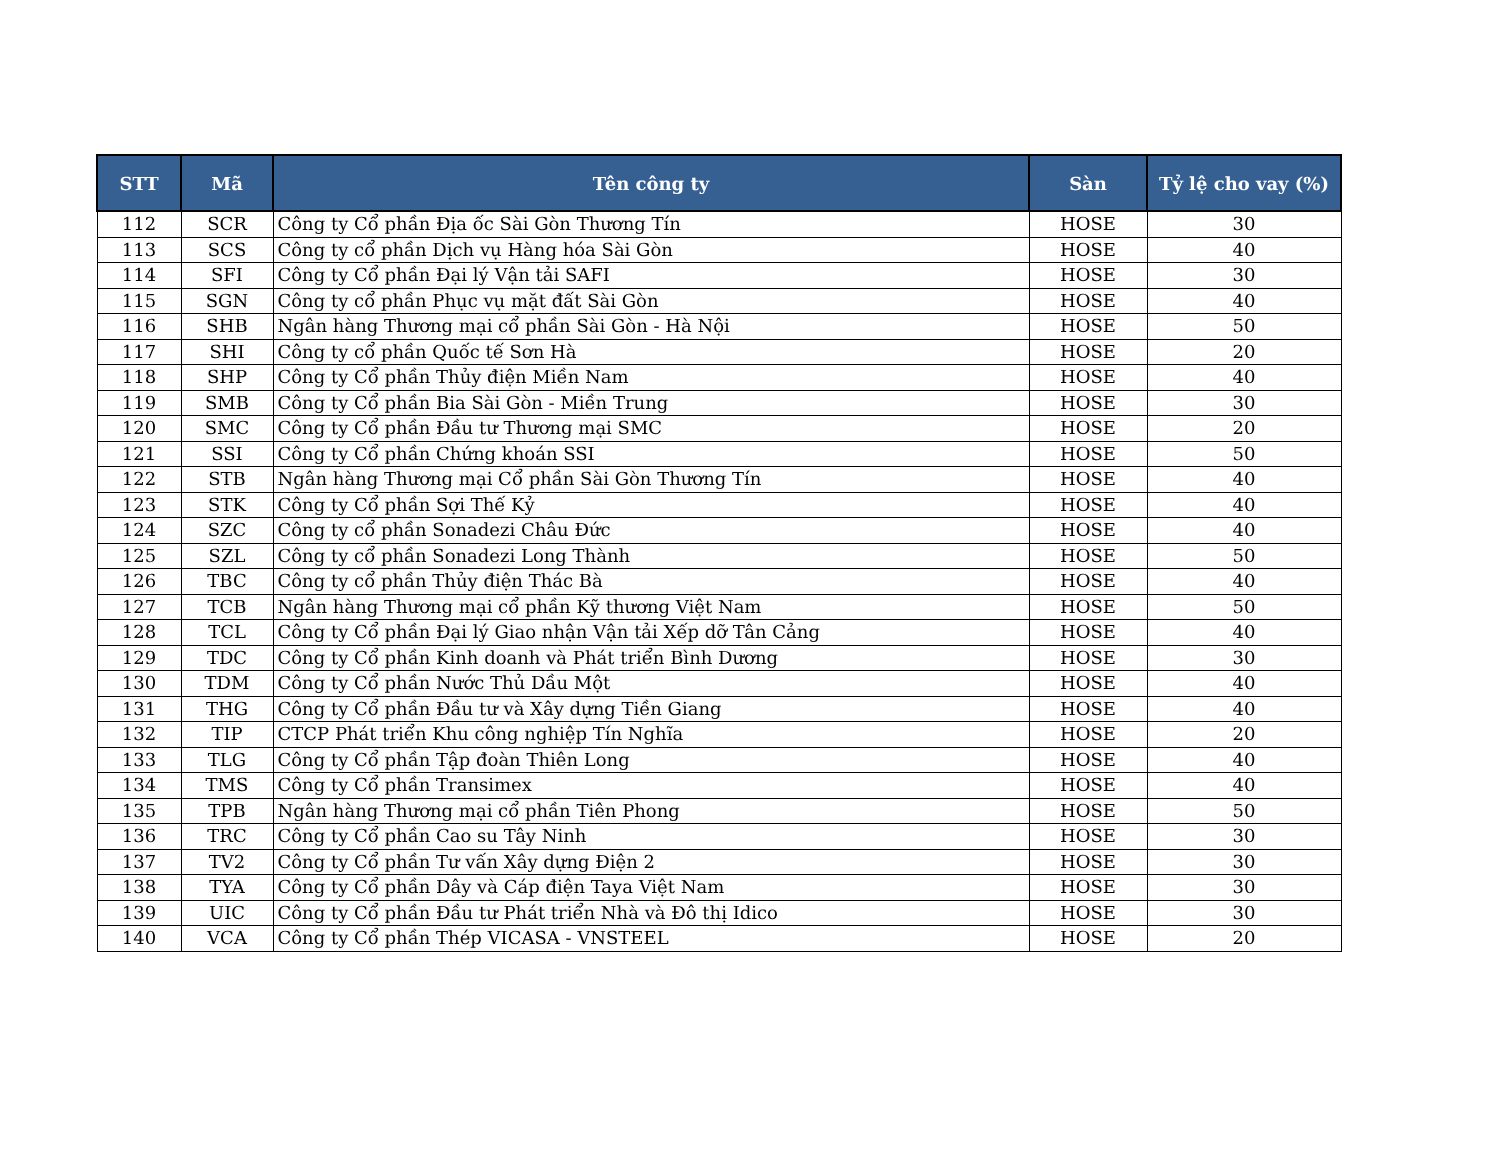| STT | Mã | Tên công ty | Sàn | Tỷ lệ cho vay (%) |
| --- | --- | --- | --- | --- |
| 112 | SCR | Công ty Cổ phần Địa ốc Sài Gòn Thương Tín | HOSE | 30 |
| 113 | SCS | Công ty cổ phần Dịch vụ Hàng hóa Sài Gòn | HOSE | 40 |
| 114 | SFI | Công ty Cổ phần Đại lý Vận tải SAFI | HOSE | 30 |
| 115 | SGN | Công ty cổ phần Phục vụ mặt đất Sài Gòn | HOSE | 40 |
| 116 | SHB | Ngân hàng Thương mại cổ phần Sài Gòn - Hà Nội | HOSE | 50 |
| 117 | SHI | Công ty cổ phần Quốc tế Sơn Hà | HOSE | 20 |
| 118 | SHP | Công ty Cổ phần Thủy điện Miền Nam | HOSE | 40 |
| 119 | SMB | Công ty Cổ phần Bia Sài Gòn - Miền Trung | HOSE | 30 |
| 120 | SMC | Công ty Cổ phần Đầu tư Thương mại SMC | HOSE | 20 |
| 121 | SSI | Công ty Cổ phần Chứng khoán SSI | HOSE | 50 |
| 122 | STB | Ngân hàng Thương mại Cổ phần Sài Gòn Thương Tín | HOSE | 40 |
| 123 | STK | Công ty Cổ phần Sợi Thế Kỷ | HOSE | 40 |
| 124 | SZC | Công ty cổ phần Sonadezi Châu Đức | HOSE | 40 |
| 125 | SZL | Công ty cổ phần Sonadezi Long Thành | HOSE | 50 |
| 126 | TBC | Công ty cổ phần Thủy điện Thác Bà | HOSE | 40 |
| 127 | TCB | Ngân hàng Thương mại cổ phần Kỹ thương Việt Nam | HOSE | 50 |
| 128 | TCL | Công ty Cổ phần Đại lý Giao nhận Vận tải Xếp dỡ Tân Cảng | HOSE | 40 |
| 129 | TDC | Công ty Cổ phần Kinh doanh và Phát triển Bình Dương | HOSE | 30 |
| 130 | TDM | Công ty Cổ phần Nước Thủ Dầu Một | HOSE | 40 |
| 131 | THG | Công ty Cổ phần Đầu tư và Xây dựng Tiền Giang | HOSE | 40 |
| 132 | TIP | CTCP Phát triển Khu công nghiệp Tín Nghĩa | HOSE | 20 |
| 133 | TLG | Công ty Cổ phần Tập đoàn Thiên Long | HOSE | 40 |
| 134 | TMS | Công ty Cổ phần Transimex | HOSE | 40 |
| 135 | TPB | Ngân hàng Thương mại cổ phần Tiên Phong | HOSE | 50 |
| 136 | TRC | Công ty Cổ phần Cao su Tây Ninh | HOSE | 30 |
| 137 | TV2 | Công ty Cổ phần Tư vấn Xây dựng Điện 2 | HOSE | 30 |
| 138 | TYA | Công ty Cổ phần Dây và Cáp điện Taya Việt Nam | HOSE | 30 |
| 139 | UIC | Công ty Cổ phần Đầu tư Phát triển Nhà và Đô thị Idico | HOSE | 30 |
| 140 | VCA | Công ty Cổ phần Thép VICASA - VNSTEEL | HOSE | 20 |